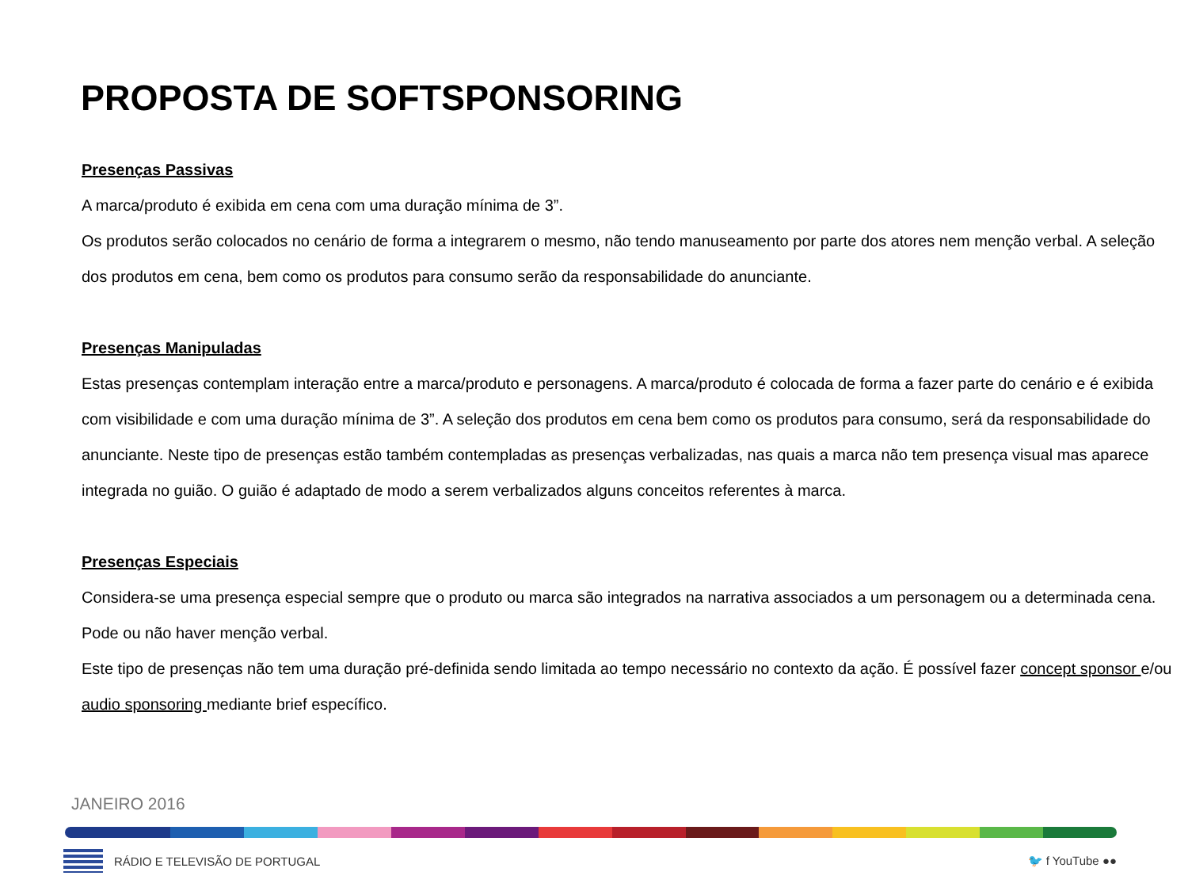PROPOSTA DE SOFTSPONSORING
Presenças Passivas
A marca/produto é exibida em cena com uma duração mínima de 3”.
Os produtos serão colocados no cenário de forma a integrarem o mesmo, não tendo manuseamento por parte dos atores nem menção verbal. A seleção dos produtos em cena, bem como os produtos para consumo serão da responsabilidade do anunciante.
Presenças Manipuladas
Estas presenças contemplam interação entre a marca/produto e personagens. A marca/produto é colocada de forma a fazer parte do cenário e é exibida com visibilidade e com uma duração mínima de 3”. A seleção dos produtos em cena bem como os produtos para consumo, será da responsabilidade do anunciante. Neste tipo de presenças estão também contempladas as presenças verbalizadas, nas quais a marca não tem presença visual mas aparece integrada no guião. O guião é adaptado de modo a serem verbalizados alguns conceitos referentes à marca.
Presenças Especiais
Considera-se uma presença especial sempre que o produto ou marca são integrados na narrativa associados a um personagem ou a determinada cena. Pode ou não haver menção verbal.
Este tipo de presenças não tem uma duração pré-definida sendo limitada ao tempo necessário no contexto da ação. É possível fazer concept sponsor e/ou audio sponsoring mediante brief específico.
JANEIRO 2016
RÁDIO E TELEVISÃO DE PORTUGAL 🐦 f YouTube ●●